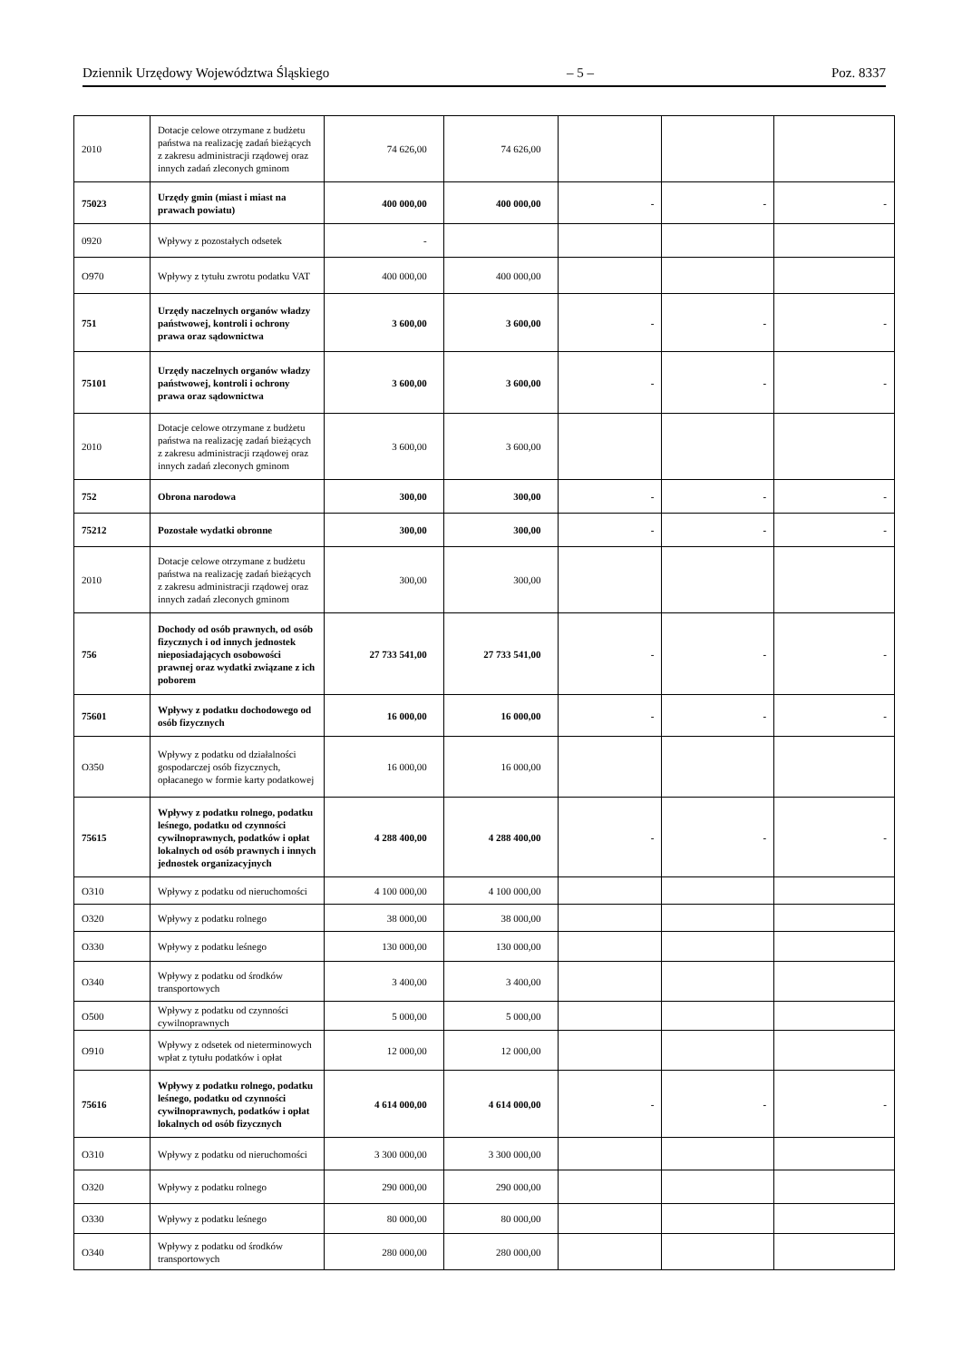Dziennik Urzędowy Województwa Śląskiego – 5 – Poz. 8337
| 2010 | Dotacje celowe otrzymane z budżetu państwa na realizację zadań bieżących z zakresu administracji rządowej oraz innych zadań zleconych gminom | 74 626,00 | 74 626,00 | | | |
| 75023 | Urzędy gmin (miast i miast na prawach powiatu) | 400 000,00 | 400 000,00 | - | - | - |
| 0920 | Wpływy z pozostałych odsetek | - | | | | |
| O970 | Wpływy z tytułu zwrotu podatku VAT | 400 000,00 | 400 000,00 | | | |
| 751 | Urzędy naczelnych organów władzy państwowej, kontroli i ochrony prawa oraz sądownictwa | 3 600,00 | 3 600,00 | - | - | - |
| 75101 | Urzędy naczelnych organów władzy państwowej, kontroli i ochrony prawa oraz sądownictwa | 3 600,00 | 3 600,00 | - | - | - |
| 2010 | Dotacje celowe otrzymane z budżetu państwa na realizację zadań bieżących z zakresu administracji rządowej oraz innych zadań zleconych gminom | 3 600,00 | 3 600,00 | | | |
| 752 | Obrona narodowa | 300,00 | 300,00 | - | - | - |
| 75212 | Pozostałe wydatki obronne | 300,00 | 300,00 | - | - | - |
| 2010 | Dotacje celowe otrzymane z budżetu państwa na realizację zadań bieżących z zakresu administracji rządowej oraz innych zadań zleconych gminom | 300,00 | 300,00 | | | |
| 756 | Dochody od osób prawnych, od osób fizycznych i od innych jednostek nieposiadających osobowości prawnej oraz wydatki związane z ich poborem | 27 733 541,00 | 27 733 541,00 | - | - | - |
| 75601 | Wpływy z podatku dochodowego od osób fizycznych | 16 000,00 | 16 000,00 | - | - | - |
| O350 | Wpływy z podatku od działalności gospodarczej osób fizycznych, opłacanego w formie karty podatkowej | 16 000,00 | 16 000,00 | | | |
| 75615 | Wpływy z podatku rolnego, podatku leśnego, podatku od czynności cywilnoprawnych, podatków i opłat lokalnych od osób prawnych i innych jednostek organizacyjnych | 4 288 400,00 | 4 288 400,00 | - | - | - |
| O310 | Wpływy z podatku od nieruchomości | 4 100 000,00 | 4 100 000,00 | | | |
| O320 | Wpływy z podatku rolnego | 38 000,00 | 38 000,00 | | | |
| O330 | Wpływy z podatku leśnego | 130 000,00 | 130 000,00 | | | |
| O340 | Wpływy z podatku od środków transportowych | 3 400,00 | 3 400,00 | | | |
| O500 | Wpływy z podatku od czynności cywilnoprawnych | 5 000,00 | 5 000,00 | | | |
| O910 | Wpływy z odsetek od nieterminowych wpłat z tytułu podatków i opłat | 12 000,00 | 12 000,00 | | | |
| 75616 | Wpływy z podatku rolnego, podatku leśnego, podatku od czynności cywilnoprawnych, podatków i opłat lokalnych od osób fizycznych | 4 614 000,00 | 4 614 000,00 | - | - | - |
| O310 | Wpływy z podatku od nieruchomości | 3 300 000,00 | 3 300 000,00 | | | |
| O320 | Wpływy z podatku rolnego | 290 000,00 | 290 000,00 | | | |
| O330 | Wpływy z podatku leśnego | 80 000,00 | 80 000,00 | | | |
| O340 | Wpływy z podatku od środków transportowych | 280 000,00 | 280 000,00 | | | |